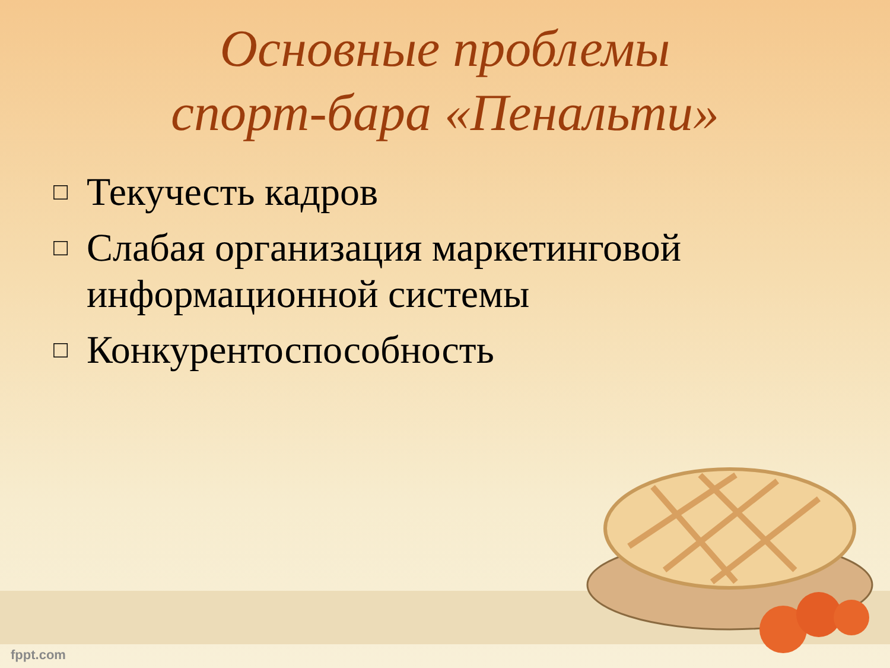Основные проблемы
спорт-бара «Пенальти»
□ Текучесть кадров
□ Слабая организация маркетинговой информационной системы
□ Конкурентоспособность
fppt.com